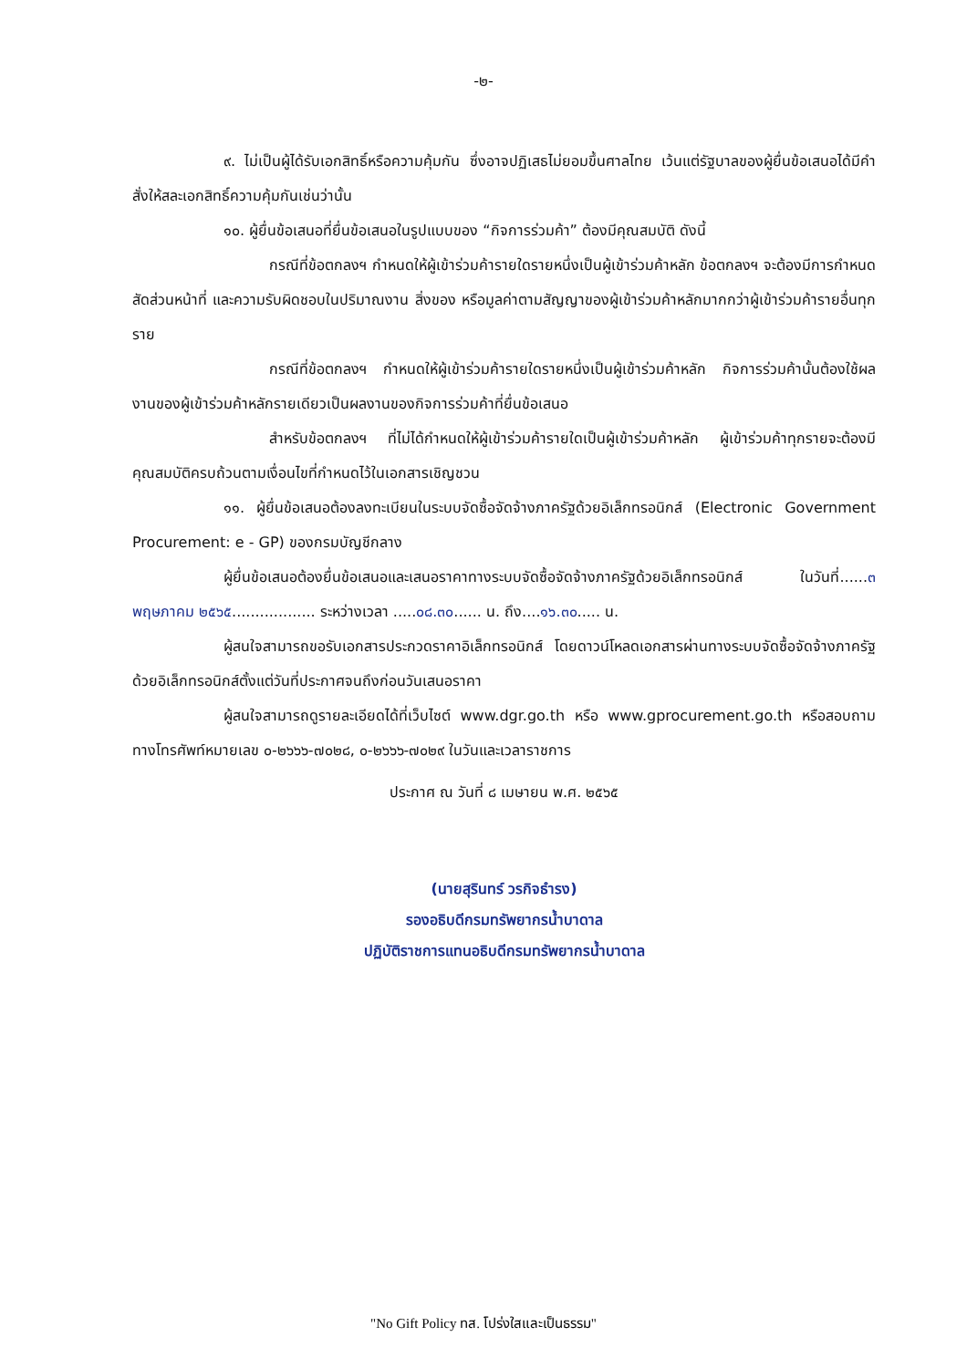-๒-
๙. ไม่เป็นผู้ได้รับเอกสิทธิ์หรือความคุ้มกัน ซึ่งอาจปฏิเสธไม่ยอมขึ้นศาลไทย เว้นแต่รัฐบาลของผู้ยื่นข้อเสนอได้มีคำสั่งให้สละเอกสิทธิ์ความคุ้มกันเช่นว่านั้น
๑๐. ผู้ยื่นข้อเสนอที่ยื่นข้อเสนอในรูปแบบของ “กิจการร่วมค้า” ต้องมีคุณสมบัติ ดังนี้
กรณีที่ข้อตกลงฯ กำหนดให้ผู้เข้าร่วมค้ารายใดรายหนึ่งเป็นผู้เข้าร่วมค้าหลัก ข้อตกลงฯ จะต้องมีการกำหนดสัดส่วนหน้าที่ และความรับผิดชอบในปริมาณงาน สิ่งของ หรือมูลค่าตามสัญญาของผู้เข้าร่วมค้าหลักมากกว่าผู้เข้าร่วมค้ารายอื่นทุกราย
กรณีที่ข้อตกลงฯ กำหนดให้ผู้เข้าร่วมค้ารายใดรายหนึ่งเป็นผู้เข้าร่วมค้าหลัก กิจการร่วมค้านั้นต้องใช้ผลงานของผู้เข้าร่วมค้าหลักรายเดียวเป็นผลงานของกิจการร่วมค้าที่ยื่นข้อเสนอ
สำหรับข้อตกลงฯ ที่ไม่ได้กำหนดให้ผู้เข้าร่วมค้ารายใดเป็นผู้เข้าร่วมค้าหลัก ผู้เข้าร่วมค้าทุกรายจะต้องมีคุณสมบัติครบถ้วนตามเงื่อนไขที่กำหนดไว้ในเอกสารเชิญชวน
๑๑. ผู้ยื่นข้อเสนอต้องลงทะเบียนในระบบจัดซื้อจัดจ้างภาครัฐด้วยอิเล็กทรอนิกส์ (Electronic Government Procurement: e - GP) ของกรมบัญชีกลาง
ผู้ยื่นข้อเสนอต้องยื่นข้อเสนอและเสนอราคาทางระบบจัดซื้อจัดจ้างภาครัฐด้วยอิเล็กทรอนิกส์ ในวันที่......๓ พฤษภาคม ๒๕๖๕.................. ระหว่างเวลา .....๐๘.๓๐...... น. ถึง....๑๖.๓๐..... น.
ผู้สนใจสามารถขอรับเอกสารประกวดราคาอิเล็กทรอนิกส์ โดยดาวน์โหลดเอกสารผ่านทางระบบจัดซื้อจัดจ้างภาครัฐด้วยอิเล็กทรอนิกส์ตั้งแต่วันที่ประกาศจนถึงก่อนวันเสนอราคา
ผู้สนใจสามารถดูรายละเอียดได้ที่เว็บไซต์ www.dgr.go.th หรือ www.gprocurement.go.th หรือสอบถามทางโทรศัพท์หมายเลข ๐-๒๖๖๖-๗๐๒๘, ๐-๒๖๖๖-๗๐๒๙ ในวันและเวลาราชการ
ประกาศ ณ วันที่ ๘ เมษายน พ.ศ. ๒๕๖๕
(นายสุรินทร์ วรกิจธำรง)
รองอธิบดีกรมทรัพยากรน้ำบาดาล
ปฏิบัติราชการแทนอธิบดีกรมทรัพยากรน้ำบาดาล
"No Gift Policy ทส. โปร่งใสและเป็นธรรม"